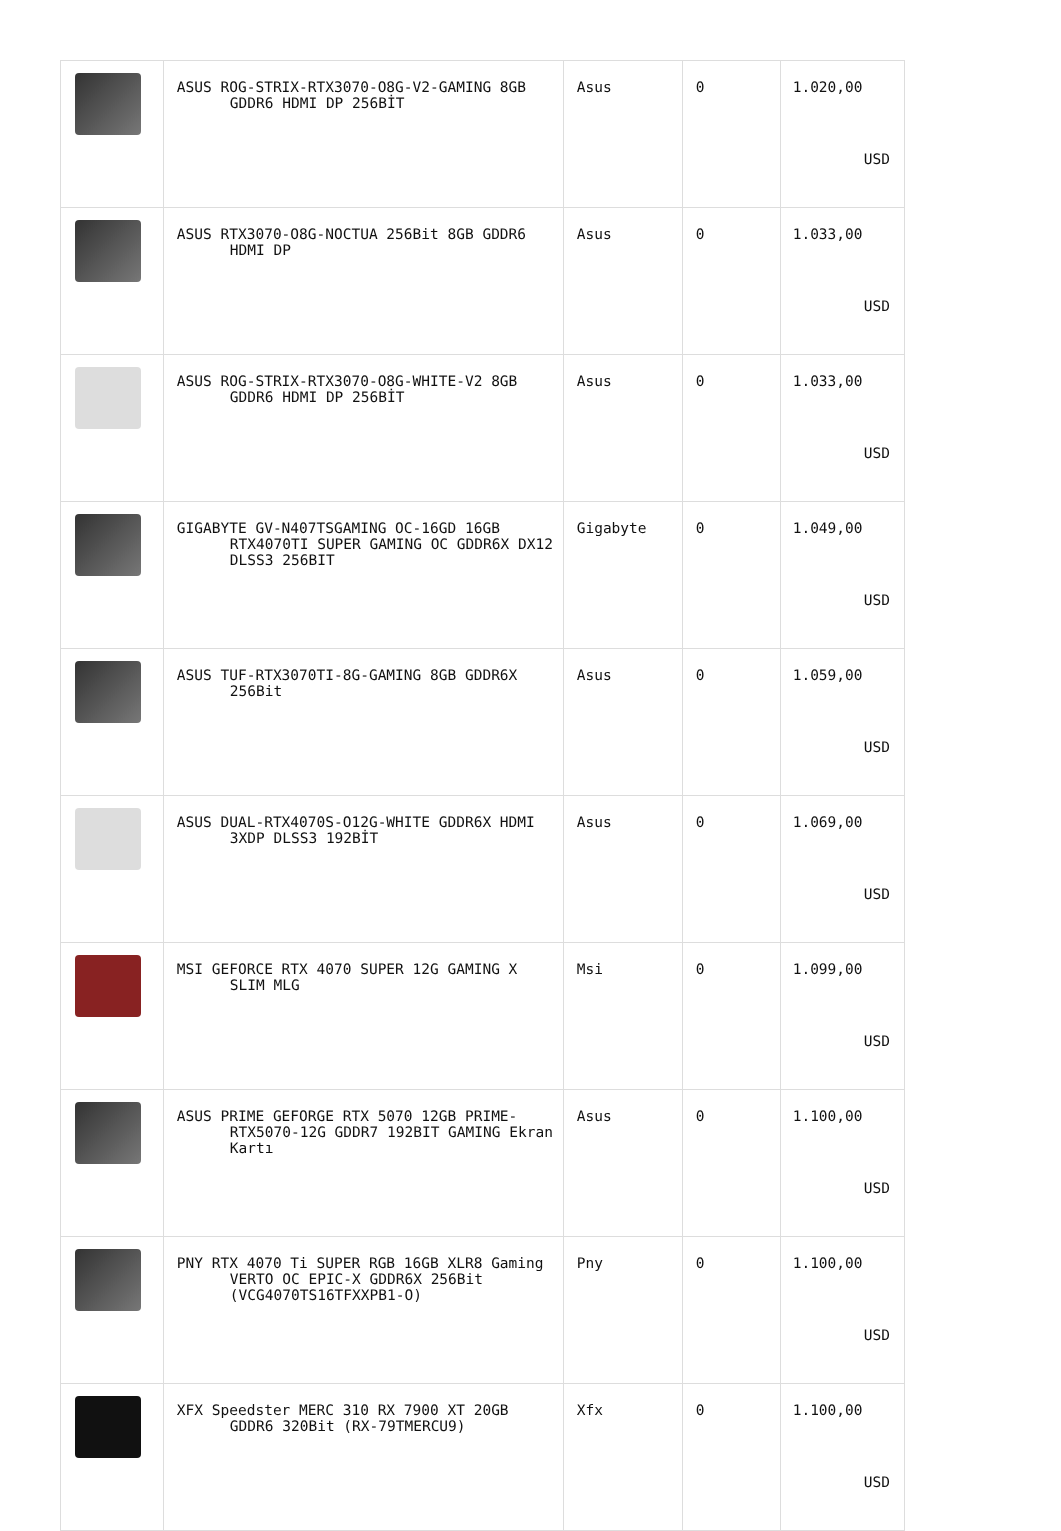| | ASUS ROG-STRIX-RTX3070-O8G-V2-GAMING 8GB GDDR6 HDMI DP 256BİT | Asus | 0 | 1.020,00 USD |
| | ASUS RTX3070-O8G-NOCTUA 256Bit 8GB GDDR6 HDMI DP | Asus | 0 | 1.033,00 USD |
| | ASUS ROG-STRIX-RTX3070-O8G-WHITE-V2 8GB GDDR6 HDMI DP 256BİT | Asus | 0 | 1.033,00 USD |
| | GIGABYTE GV-N407TSGAMING OC-16GD 16GB RTX4070TI SUPER GAMING OC GDDR6X DX12 DLSS3 256BIT | Gigabyte | 0 | 1.049,00 USD |
| | ASUS TUF-RTX3070TI-8G-GAMING 8GB GDDR6X 256Bit | Asus | 0 | 1.059,00 USD |
| | ASUS DUAL-RTX4070S-O12G-WHITE GDDR6X HDMI 3XDP DLSS3 192BİT | Asus | 0 | 1.069,00 USD |
| | MSI GEFORCE RTX 4070 SUPER 12G GAMING X SLIM MLG | Msi | 0 | 1.099,00 USD |
| | ASUS PRIME GEFORGE RTX 5070 12GB PRIME- RTX5070-12G GDDR7 192BIT GAMING Ekran Kartı | Asus | 0 | 1.100,00 USD |
| | PNY RTX 4070 Ti SUPER RGB 16GB XLR8 Gaming VERTO OC EPIC-X GDDR6X 256Bit (VCG4070TS16TFXXPB1-O) | Pny | 0 | 1.100,00 USD |
| | XFX Speedster MERC 310 RX 7900 XT 20GB GDDR6 320Bit (RX-79TMERCU9) | Xfx | 0 | 1.100,00 USD |